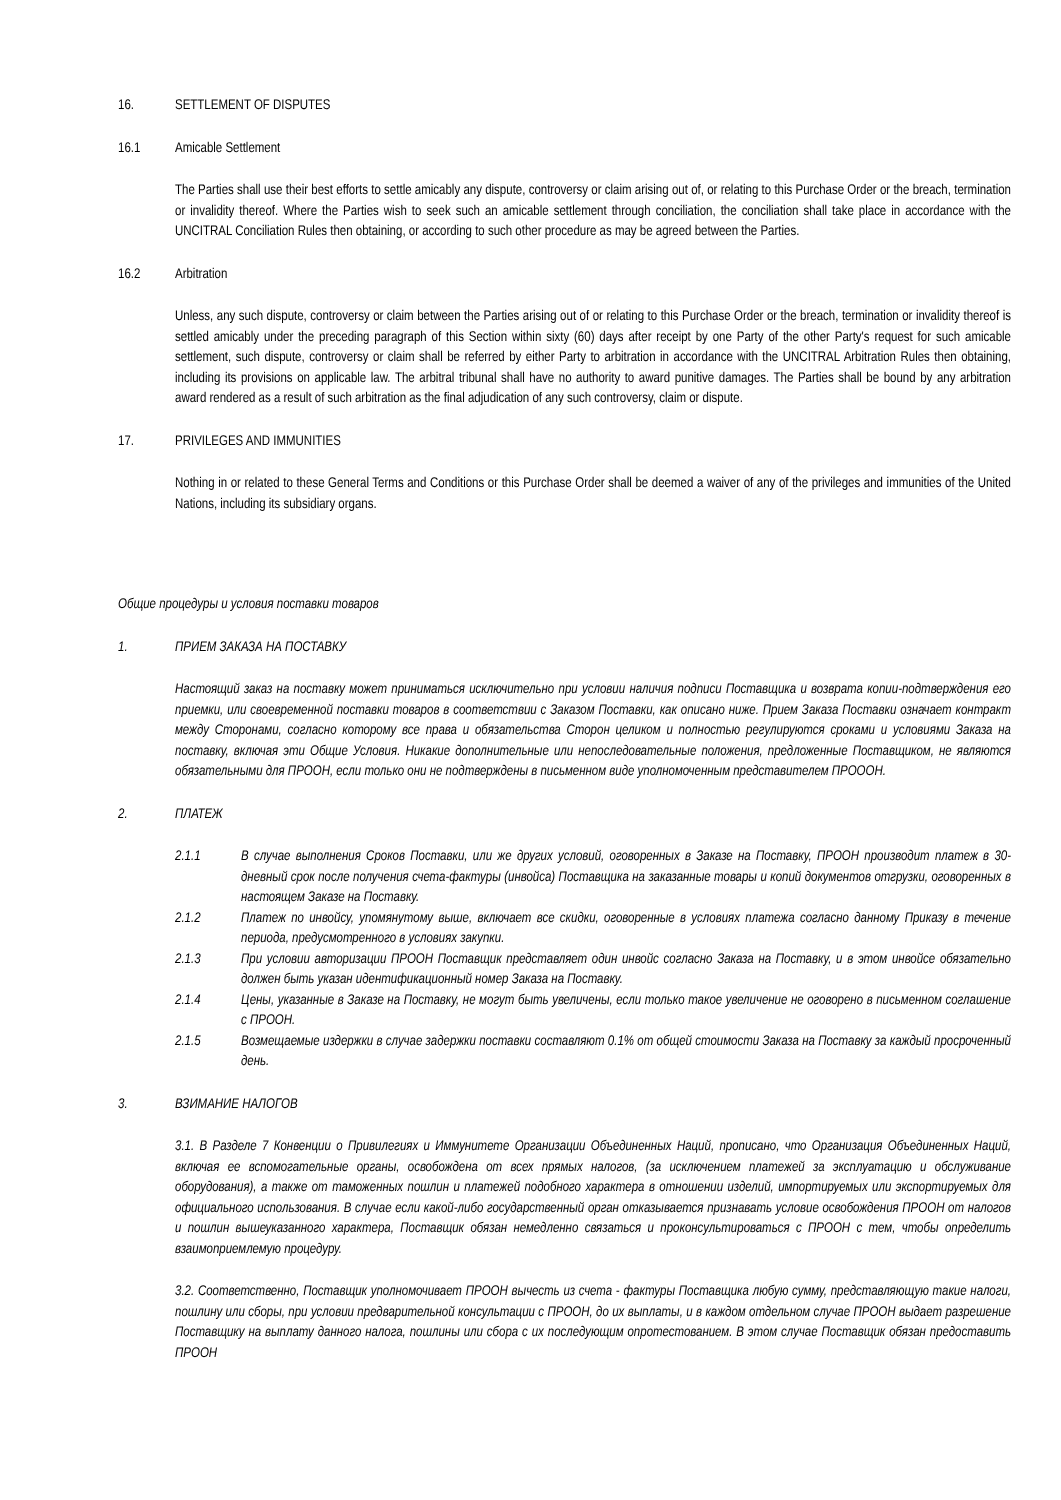16. SETTLEMENT OF DISPUTES
16.1 Amicable Settlement
The Parties shall use their best efforts to settle amicably any dispute, controversy or claim arising out of, or relating to this Purchase Order or the breach, termination or invalidity thereof. Where the Parties wish to seek such an amicable settlement through conciliation, the conciliation shall take place in accordance with the UNCITRAL Conciliation Rules then obtaining, or according to such other procedure as may be agreed between the Parties.
16.2 Arbitration
Unless, any such dispute, controversy or claim between the Parties arising out of or relating to this Purchase Order or the breach, termination or invalidity thereof is settled amicably under the preceding paragraph of this Section within sixty (60) days after receipt by one Party of the other Party's request for such amicable settlement, such dispute, controversy or claim shall be referred by either Party to arbitration in accordance with the UNCITRAL Arbitration Rules then obtaining, including its provisions on applicable law. The arbitral tribunal shall have no authority to award punitive damages. The Parties shall be bound by any arbitration award rendered as a result of such arbitration as the final adjudication of any such controversy, claim or dispute.
17. PRIVILEGES AND IMMUNITIES
Nothing in or related to these General Terms and Conditions or this Purchase Order shall be deemed a waiver of any of the privileges and immunities of the United Nations, including its subsidiary organs.
Общие процедуры и условия поставки товаров
1. ПРИЕМ ЗАКАЗА НА ПОСТАВКУ
Настоящий заказ на поставку может приниматься исключительно при условии наличия подписи Поставщика и возврата копии-подтверждения его приемки, или своевременной поставки товаров в соответствии с Заказом Поставки, как описано ниже. Прием Заказа Поставки означает контракт между Сторонами, согласно которому все права и обязательства Сторон целиком и полностью регулируются сроками и условиями Заказа на поставку, включая эти Общие Условия. Никакие дополнительные или непоследовательные положения, предложенные Поставщиком, не являются обязательными для ПРООН, если только они не подтверждены в письменном виде уполномоченным представителем ПРОООН.
2. ПЛАТЕЖ
2.1.1 В случае выполнения Сроков Поставки, или же других условий, оговоренных в Заказе на Поставку, ПРООН производит платеж в 30-дневный срок после получения счета-фактуры (инвойса) Поставщика на заказанные товары и копий документов отгрузки, оговоренных в настоящем Заказе на Поставку.
2.1.2 Платеж по инвойсу, упомянутому выше, включает все скидки, оговоренные в условиях платежа согласно данному Приказу в течение периода, предусмотренного в условиях закупки.
2.1.3 При условии авторизации ПРООН Поставщик представляет один инвойс согласно Заказа на Поставку, и в этом инвойсе обязательно должен быть указан идентификационный номер Заказа на Поставку.
2.1.4 Цены, указанные в Заказе на Поставку, не могут быть увеличены, если только такое увеличение не оговорено в письменном соглашение с ПРООН.
2.1.5 Возмещаемые издержки в случае задержки поставки составляют 0.1% от общей стоимости Заказа на Поставку за каждый просроченный день.
3. ВЗИМАНИЕ НАЛОГОВ
3.1. В Разделе 7 Конвенции о Привилегиях и Иммунитете Организации Объединенных Наций, прописано, что Организация Объединенных Наций, включая ее вспомогательные органы, освобождена от всех прямых налогов, (за исключением платежей за эксплуатацию и обслуживание оборудования), а также от таможенных пошлин и платежей подобного характера в отношении изделий, импортируемых или экспортируемых для официального использования. В случае если какой-либо государственный орган отказывается признавать условие освобождения ПРООН от налогов и пошлин вышеуказанного характера, Поставщик обязан немедленно связаться и проконсультироваться с ПРООН с тем, чтобы определить взаимоприемлемую процедуру.
3.2. Соответственно, Поставщик уполномочивает ПРООН вычесть из счета - фактуры Поставщика любую сумму, представляющую такие налоги, пошлину или сборы, при условии предварительной консультации с ПРООН, до их выплаты, и в каждом отдельном случае ПРООН выдает разрешение Поставщику на выплату данного налога, пошлины или сбора с их последующим опротестованием. В этом случае Поставщик обязан предоставить ПРООН